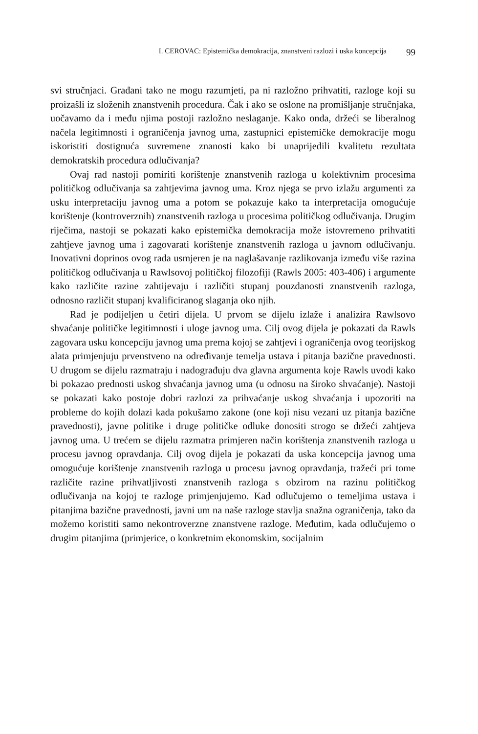I. CEROVAC: Epistemička demokracija, znanstveni razlozi i uska koncepcija 99
svi stručnjaci. Građani tako ne mogu razumjeti, pa ni razložno prihvatiti, razloge koji su proizašli iz složenih znanstvenih procedura. Čak i ako se oslone na promišljanje stručnjaka, uočavamo da i među njima postoji razložno neslaganje. Kako onda, držeći se liberalnog načela legitimnosti i ograničenja javnog uma, zastupnici epistemičke demokracije mogu iskoristiti dostignuća suvremene znanosti kako bi unaprijedili kvalitetu rezultata demokratskih procedura odlučivanja?
Ovaj rad nastoji pomiriti korištenje znanstvenih razloga u kolektivnim procesima političkog odlučivanja sa zahtjevima javnog uma. Kroz njega se prvo izlažu argumenti za usku interpretaciju javnog uma a potom se pokazuje kako ta interpretacija omogućuje korištenje (kontroverznih) znanstvenih razloga u procesima političkog odlučivanja. Drugim riječima, nastoji se pokazati kako epistemička demokracija može istovremeno prihvatiti zahtjeve javnog uma i zagovarati korištenje znanstvenih razloga u javnom odlučivanju. Inovativni doprinos ovog rada usmjeren je na naglašavanje razlikovanja između više razina političkog odlučivanja u Rawlsovoj političkoj filozofiji (Rawls 2005: 403-406) i argumente kako različite razine zahtijevaju i različiti stupanj pouzdanosti znanstvenih razloga, odnosno različit stupanj kvalificiranog slaganja oko njih.
Rad je podijeljen u četiri dijela. U prvom se dijelu izlaže i analizira Rawlsovo shvaćanje političke legitimnosti i uloge javnog uma. Cilj ovog dijela je pokazati da Rawls zagovara usku koncepciju javnog uma prema kojoj se zahtjevi i ograničenja ovog teorijskog alata primjenjuju prvenstveno na određivanje temelja ustava i pitanja bazične pravednosti. U drugom se dijelu razmatraju i nadograđuju dva glavna argumenta koje Rawls uvodi kako bi pokazao prednosti uskog shvaćanja javnog uma (u odnosu na široko shvaćanje). Nastoji se pokazati kako postoje dobri razlozi za prihvaćanje uskog shvaćanja i upozoriti na probleme do kojih dolazi kada pokušamo zakone (one koji nisu vezani uz pitanja bazične pravednosti), javne politike i druge političke odluke donositi strogo se držeći zahtjeva javnog uma. U trećem se dijelu razmatra primjeren način korištenja znanstvenih razloga u procesu javnog opravdanja. Cilj ovog dijela je pokazati da uska koncepcija javnog uma omogućuje korištenje znanstvenih razloga u procesu javnog opravdanja, tražeći pri tome različite razine prihvatljivosti znanstvenih razloga s obzirom na razinu političkog odlučivanja na kojoj te razloge primjenjujemo. Kad odlučujemo o temeljima ustava i pitanjima bazične pravednosti, javni um na naše razloge stavlja snažna ograničenja, tako da možemo koristiti samo nekontroverzne znanstvene razloge. Međutim, kada odlučujemo o drugim pitanjima (primjerice, o konkretnim ekonomskim, socijalnim